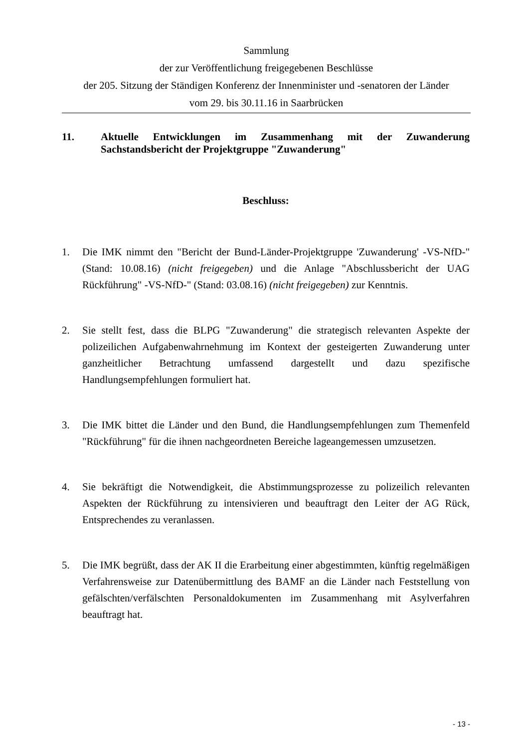Sammlung
der zur Veröffentlichung freigegebenen Beschlüsse
der 205. Sitzung der Ständigen Konferenz der Innenminister und -senatoren der Länder
vom 29. bis 30.11.16 in Saarbrücken
11. Aktuelle Entwicklungen im Zusammenhang mit der Zuwanderung Sachstandsbericht der Projektgruppe "Zuwanderung"
Beschluss:
1. Die IMK nimmt den "Bericht der Bund-Länder-Projektgruppe 'Zuwanderung' -VS-NfD-" (Stand: 10.08.16) (nicht freigegeben) und die Anlage "Abschlussbericht der UAG Rückführung" -VS-NfD-" (Stand: 03.08.16) (nicht freigegeben) zur Kenntnis.
2. Sie stellt fest, dass die BLPG "Zuwanderung" die strategisch relevanten Aspekte der polizeilichen Aufgabenwahrnehmung im Kontext der gesteigerten Zuwanderung unter ganzheitlicher Betrachtung umfassend dargestellt und dazu spezifische Handlungsempfehlungen formuliert hat.
3. Die IMK bittet die Länder und den Bund, die Handlungsempfehlungen zum Themenfeld "Rückführung" für die ihnen nachgeordneten Bereiche lageangemessen umzusetzen.
4. Sie bekräftigt die Notwendigkeit, die Abstimmungsprozesse zu polizeilich relevanten Aspekten der Rückführung zu intensivieren und beauftragt den Leiter der AG Rück, Entsprechendes zu veranlassen.
5. Die IMK begrüßt, dass der AK II die Erarbeitung einer abgestimmten, künftig regelmäßigen Verfahrensweise zur Datenübermittlung des BAMF an die Länder nach Feststellung von gefälschten/verfälschten Personaldokumenten im Zusammenhang mit Asylverfahren beauftragt hat.
- 13 -